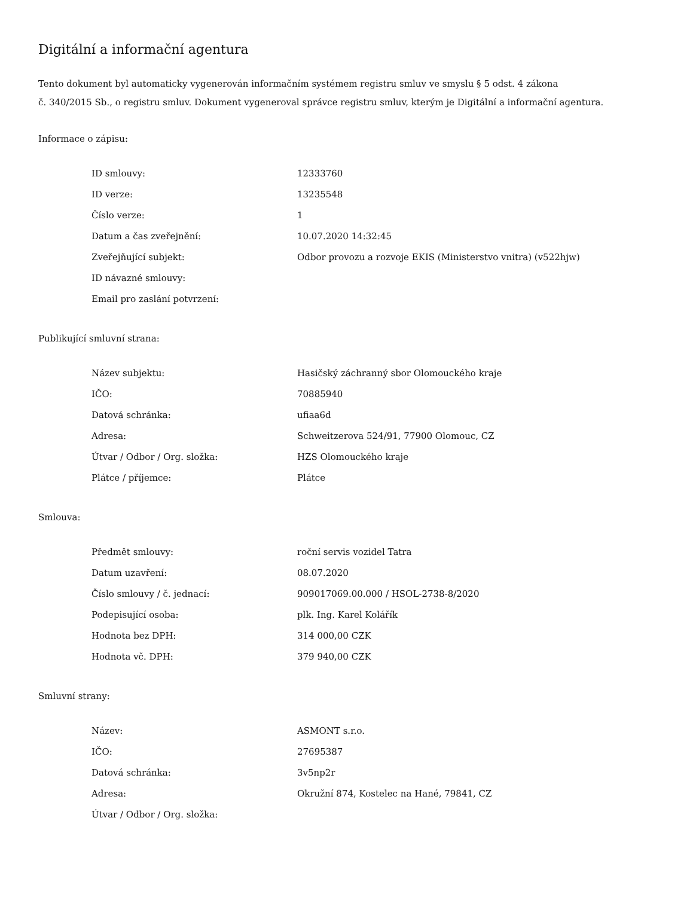Digitální a informační agentura
Tento dokument byl automaticky vygenerován informačním systémem registru smluv ve smyslu § 5 odst. 4 zákona
č. 340/2015 Sb., o registru smluv. Dokument vygeneroval správce registru smluv, kterým je Digitální a informační agentura.
Informace o zápisu:
| ID smlouvy: | 12333760 |
| ID verze: | 13235548 |
| Číslo verze: | 1 |
| Datum a čas zveřejnění: | 10.07.2020 14:32:45 |
| Zveřejňující subjekt: | Odbor provozu a rozvoje EKIS (Ministerstvo vnitra) (v522hjw) |
| ID návazné smlouvy: | |
| Email pro zaslání potvrzení: | |
Publikující smluvní strana:
| Název subjektu: | Hasičský záchranný sbor Olomouckého kraje |
| IČO: | 70885940 |
| Datová schránka: | ufiaa6d |
| Adresa: | Schweitzerova 524/91, 77900 Olomouc, CZ |
| Útvar / Odbor / Org. složka: | HZS Olomouckého kraje |
| Plátce / příjemce: | Plátce |
Smlouva:
| Předmět smlouvy: | roční servis vozidel Tatra |
| Datum uzavření: | 08.07.2020 |
| Číslo smlouvy / č. jednací: | 909017069.00.000 / HSOL-2738-8/2020 |
| Podepisující osoba: | plk. Ing. Karel Kolářík |
| Hodnota bez DPH: | 314 000,00 CZK |
| Hodnota vč. DPH: | 379 940,00 CZK |
Smluvní strany:
| Název: | ASMONT s.r.o. |
| IČO: | 27695387 |
| Datová schránka: | 3v5np2r |
| Adresa: | Okružní 874, Kostelec na Hané, 79841, CZ |
| Útvar / Odbor / Org. složka: | |